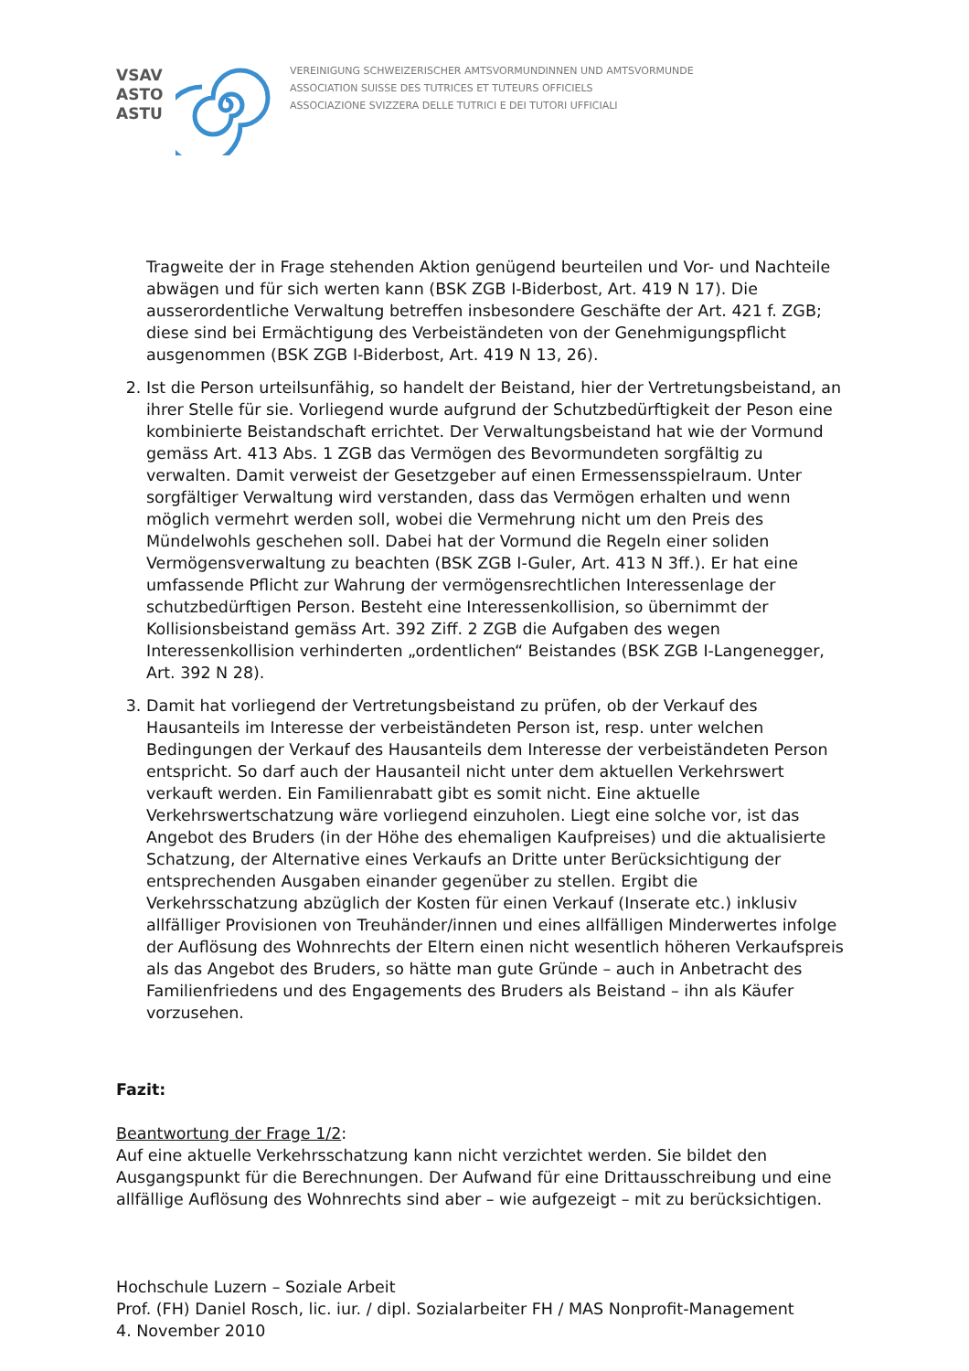VSAV
ASTO
ASTU
VEREINIGUNG SCHWEIZERISCHER AMTSVORMUNDINNEN UND AMTSVORMUNDE
ASSOCIATION SUISSE DES TUTRICES ET TUTEURS OFFICIELS
ASSOCIAZIONE SVIZZERA DELLE TUTRICI E DEI TUTORI UFFICIALI
Tragweite der in Frage stehenden Aktion genügend beurteilen und Vor- und Nachteile abwägen und für sich werten kann (BSK ZGB I-Biderbost, Art. 419 N 17). Die ausserordentliche Verwaltung betreffen insbesondere Geschäfte der Art. 421 f. ZGB; diese sind bei Ermächtigung des Verbeiständeten von der Genehmigungspflicht ausgenommen (BSK ZGB I-Biderbost, Art. 419 N 13, 26).
2. Ist die Person urteilsunfähig, so handelt der Beistand, hier der Vertretungsbeistand, an ihrer Stelle für sie. Vorliegend wurde aufgrund der Schutzbedürftigkeit der Peson eine kombinierte Beistandschaft errichtet. Der Verwaltungsbeistand hat wie der Vormund gemäss Art. 413 Abs. 1 ZGB das Vermögen des Bevormundeten sorgfältig zu verwalten. Damit verweist der Gesetzgeber auf einen Ermessensspielraum. Unter sorgfältiger Verwaltung wird verstanden, dass das Vermögen erhalten und wenn möglich vermehrt werden soll, wobei die Vermehrung nicht um den Preis des Mündelwohls geschehen soll. Dabei hat der Vormund die Regeln einer soliden Vermögensverwaltung zu beachten (BSK ZGB I-Guler, Art. 413 N 3ff.). Er hat eine umfassende Pflicht zur Wahrung der vermögensrechtlichen Interessenlage der schutzbedürftigen Person. Besteht eine Interessenkollision, so übernimmt der Kollisionsbeistand gemäss Art. 392 Ziff. 2 ZGB die Aufgaben des wegen Interessenkollision verhinderten „ordentlichen“ Beistandes (BSK ZGB I-Langenegger, Art. 392 N 28).
3. Damit hat vorliegend der Vertretungsbeistand zu prüfen, ob der Verkauf des Hausanteils im Interesse der verbeiständeten Person ist, resp. unter welchen Bedingungen der Verkauf des Hausanteils dem Interesse der verbeiständeten Person entspricht. So darf auch der Hausanteil nicht unter dem aktuellen Verkehrswert verkauft werden. Ein Familienrabatt gibt es somit nicht. Eine aktuelle Verkehrswertschatzung wäre vorliegend einzuholen. Liegt eine solche vor, ist das Angebot des Bruders (in der Höhe des ehemaligen Kaufpreises) und die aktualisierte Schatzung, der Alternative eines Verkaufs an Dritte unter Berücksichtigung der entsprechenden Ausgaben einander gegenüber zu stellen. Ergibt die Verkehrsschatzung abzüglich der Kosten für einen Verkauf (Inserate etc.) inklusiv allfälliger Provisionen von Treuhänder/innen und eines allfälligen Minderwertes infolge der Auflösung des Wohnrechts der Eltern einen nicht wesentlich höheren Verkaufspreis als das Angebot des Bruders, so hätte man gute Gründe – auch in Anbetracht des Familienfriedens und des Engagements des Bruders als Beistand – ihn als Käufer vorzusehen.
Fazit:
Beantwortung der Frage 1/2:
Auf eine aktuelle Verkehrsschatzung kann nicht verzichtet werden. Sie bildet den Ausgangspunkt für die Berechnungen. Der Aufwand für eine Drittausschreibung und eine allfällige Auflösung des Wohnrechts sind aber – wie aufgezeigt – mit zu berücksichtigen.
Hochschule Luzern – Soziale Arbeit
Prof. (FH) Daniel Rosch, lic. iur. / dipl. Sozialarbeiter FH / MAS Nonprofit-Management
4. November 2010